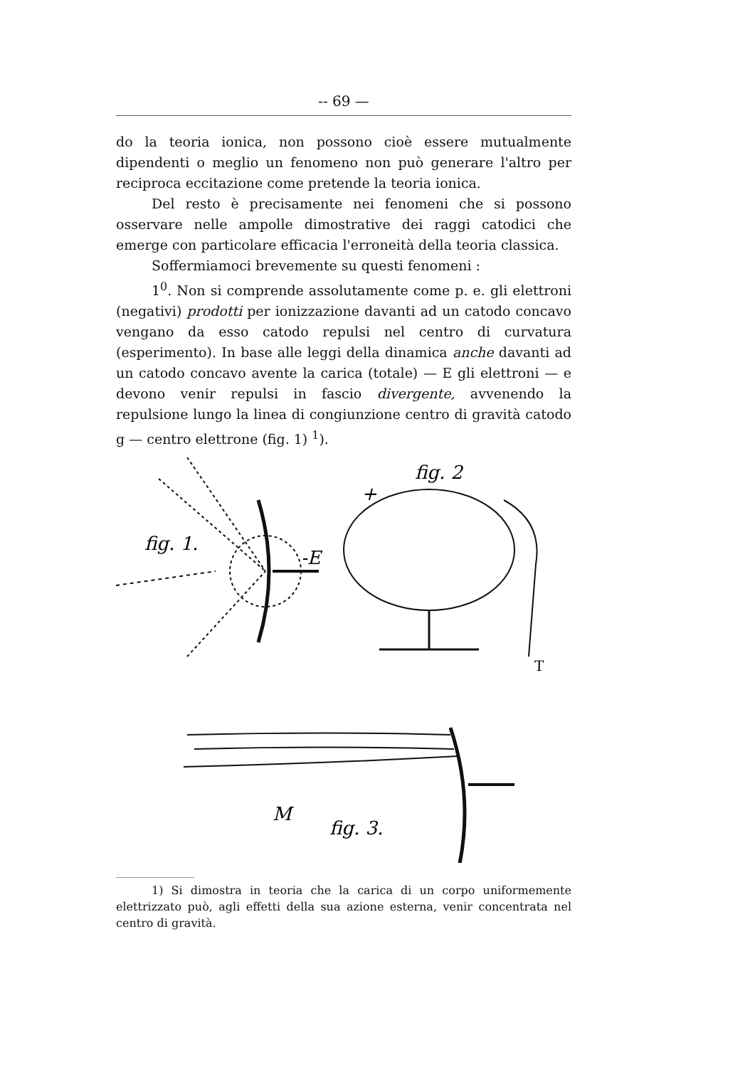-- 69 —
do la teoria ionica, non possono cioè essere mutualmente dipendenti o meglio un fenomeno non può generare l'altro per reciproca eccitazione come pretende la teoria ionica.
Del resto è precisamente nei fenomeni che si possono osservare nelle ampolle dimostrative dei raggi catodici che emerge con particolare efficacia l'erroneità della teoria classica.
Soffermiamoci brevemente su questi fenomeni :
1<sup>0</sup>. Non si comprende assolutamente come p. e. gli elettroni (negativi) prodotti per ionizzazione davanti ad un catodo concavo vengano da esso catodo repulsi nel centro di curvatura (esperimento). In base alle leggi della dinamica anche davanti ad un catodo concavo avente la carica (totale) — E gli elettroni — e devono venir repulsi in fascio divergente, avvenendo la repulsione lungo la linea di congiunzione centro di gravità catodo g — centro elettrone (fig. 1) <sup>1</sup>).
fig. 1.
-E
fig. 2
+
fig. 3.
M
T
1) Si dimostra in teoria che la carica di un corpo uniformemente elettrizzato può, agli effetti della sua azione esterna, venir concentrata nel centro di gravità.